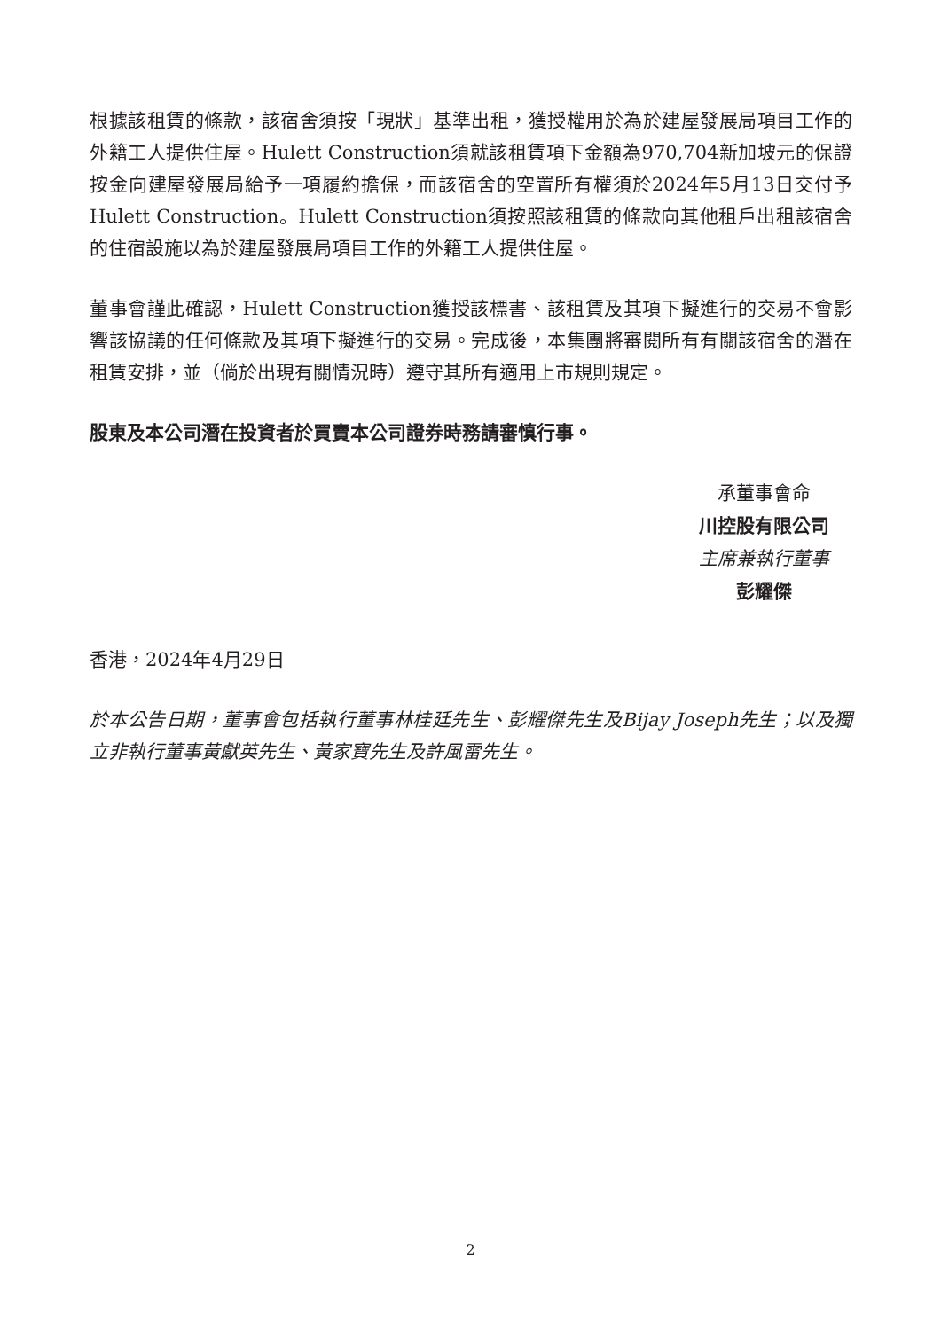根據該租賃的條款，該宿舍須按「現狀」基準出租，獲授權用於為於建屋發展局項目工作的外籍工人提供住屋。Hulett Construction須就該租賃項下金額為970,704新加坡元的保證按金向建屋發展局給予一項履約擔保，而該宿舍的空置所有權須於2024年5月13日交付予Hulett Construction。Hulett Construction須按照該租賃的條款向其他租戶出租該宿舍的住宿設施以為於建屋發展局項目工作的外籍工人提供住屋。
董事會謹此確認，Hulett Construction獲授該標書、該租賃及其項下擬進行的交易不會影響該協議的任何條款及其項下擬進行的交易。完成後，本集團將審閱所有有關該宿舍的潛在租賃安排，並（倘於出現有關情況時）遵守其所有適用上市規則規定。
股東及本公司潛在投資者於買賣本公司證券時務請審慎行事。
承董事會命
川控股有限公司
主席兼執行董事
彭耀傑
香港，2024年4月29日
於本公告日期，董事會包括執行董事林桂廷先生、彭耀傑先生及Bijay Joseph先生；以及獨立非執行董事黃獻英先生、黃家寶先生及許風雷先生。
2